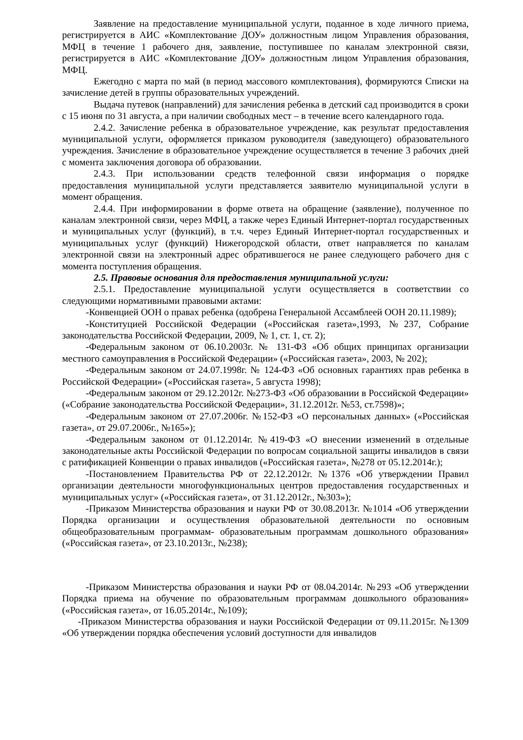Заявление на предоставление муниципальной услуги, поданное в ходе личного приема, регистрируется в АИС «Комплектование ДОУ» должностным лицом Управления образования, МФЦ в течение 1 рабочего дня, заявление, поступившее по каналам электронной связи, регистрируется в АИС «Комплектование ДОУ» должностным лицом Управления образования, МФЦ.
Ежегодно с марта по май (в период массового комплектования), формируются Списки на зачисление детей в группы образовательных учреждений.
Выдача путевок (направлений) для зачисления ребенка в детский сад производится в сроки с 15 июня по 31 августа, а при наличии свободных мест – в течение всего календарного года.
2.4.2. Зачисление ребенка в образовательное учреждение, как результат предоставления муниципальной услуги, оформляется приказом руководителя (заведующего) образовательного учреждения. Зачисление в образовательное учреждение осуществляется в течение 3 рабочих дней с момента заключения договора об образовании.
2.4.3. При использовании средств телефонной связи информация о порядке предоставления муниципальной услуги представляется заявителю муниципальной услуги в момент обращения.
2.4.4. При информировании в форме ответа на обращение (заявление), полученное по каналам электронной связи, через МФЦ, а также через Единый Интернет-портал государственных и муниципальных услуг (функций), в т.ч. через Единый Интернет-портал государственных и муниципальных услуг (функций) Нижегородской области, ответ направляется по каналам электронной связи на электронный адрес обратившегося не ранее следующего рабочего дня с момента поступления обращения.
2.5. Правовые основания для предоставления муниципальной услуги:
2.5.1. Предоставление муниципальной услуги осуществляется в соответствии со следующими нормативными правовыми актами:
-Конвенцией ООН о правах ребенка (одобрена Генеральной Ассамблеей ООН 20.11.1989);
-Конституцией Российской Федерации («Российская газета»,1993, №237, Собрание законодательства Российской Федерации, 2009, № 1, ст. 1, ст. 2);
-Федеральным законом от 06.10.2003г. № 131-ФЗ «Об общих принципах организации местного самоуправления в Российской Федерации» («Российская газета», 2003, № 202);
-Федеральным законом от 24.07.1998г. № 124-ФЗ «Об основных гарантиях прав ребенка в Российской Федерации» («Российская газета», 5 августа 1998);
-Федеральным законом от 29.12.2012г. №273-ФЗ «Об образовании в Российской Федерации» («Собрание законодательства Российской Федерации», 31.12.2012г. №53, ст.7598)»;
-Федеральным законом от 27.07.2006г. №152-ФЗ «О персональных данных» («Российская газета», от 29.07.2006г., №165»);
-Федеральным законом от 01.12.2014г. №419-ФЗ «О внесении изменений в отдельные законодательные акты Российской Федерации по вопросам социальной защиты инвалидов в связи с ратификацией Конвенции о правах инвалидов («Российская газета», №278 от 05.12.2014г.);
-Постановлением Правительства РФ от 22.12.2012г. №1376 «Об утверждении Правил организации деятельности многофункциональных центров предоставления государственных и муниципальных услуг» («Российская газета», от 31.12.2012г., №303»);
-Приказом Министерства образования и науки РФ от 30.08.2013г. №1014 «Об утверждении Порядка организации и осуществления образовательной деятельности по основным общеобразовательным программам- образовательным программам дошкольного образования» («Российская газета», от 23.10.2013г., №238);
-Приказом Министерства образования и науки РФ от 08.04.2014г. №293 «Об утверждении Порядка приема на обучение по образовательным программам дошкольного образования» («Российская газета», от 16.05.2014г., №109);
-Приказом Министерства образования и науки Российской Федерации от 09.11.2015г. №1309 «Об утверждении порядка обеспечения условий доступности для инвалидов